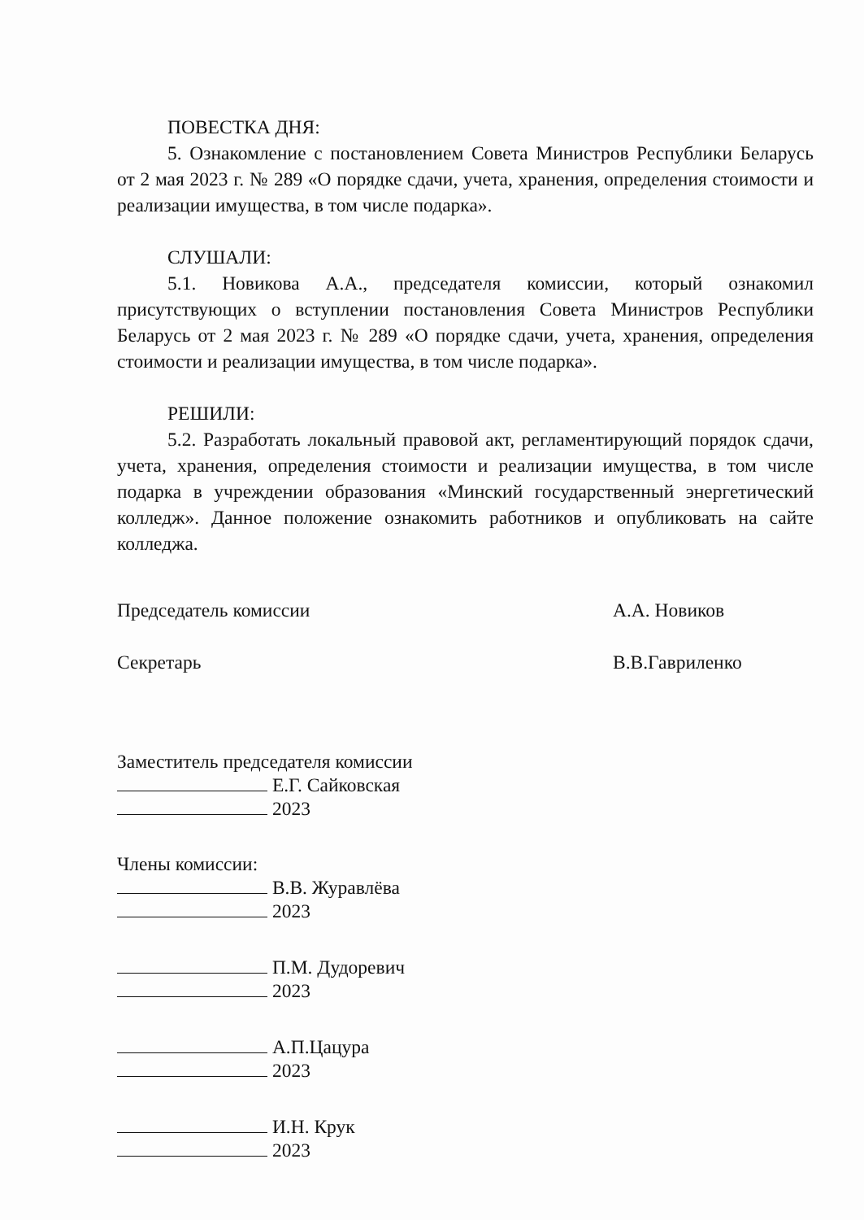ПОВЕСТКА ДНЯ:
5. Ознакомление с постановлением Совета Министров Республики Беларусь от 2 мая 2023 г. № 289 «О порядке сдачи, учета, хранения, определения стоимости и реализации имущества, в том числе подарка».
СЛУШАЛИ:
5.1. Новикова А.А., председателя комиссии, который ознакомил присутствующих о вступлении постановления Совета Министров Республики Беларусь от 2 мая 2023 г. № 289 «О порядке сдачи, учета, хранения, определения стоимости и реализации имущества, в том числе подарка».
РЕШИЛИ:
5.2. Разработать локальный правовой акт, регламентирующий порядок сдачи, учета, хранения, определения стоимости и реализации имущества, в том числе подарка в учреждении образования «Минский государственный энергетический колледж». Данное положение ознакомить работников и опубликовать на сайте колледжа.
Председатель комиссии А.А. Новиков
Секретарь В.В.Гавриленко
Заместитель председателя комиссии
Е.Г. Сайковская
2023
Члены комиссии:
В.В. Журавлёва
2023
П.М. Дудоревич
2023
А.П.Цацура
2023
И.Н. Крук
2023